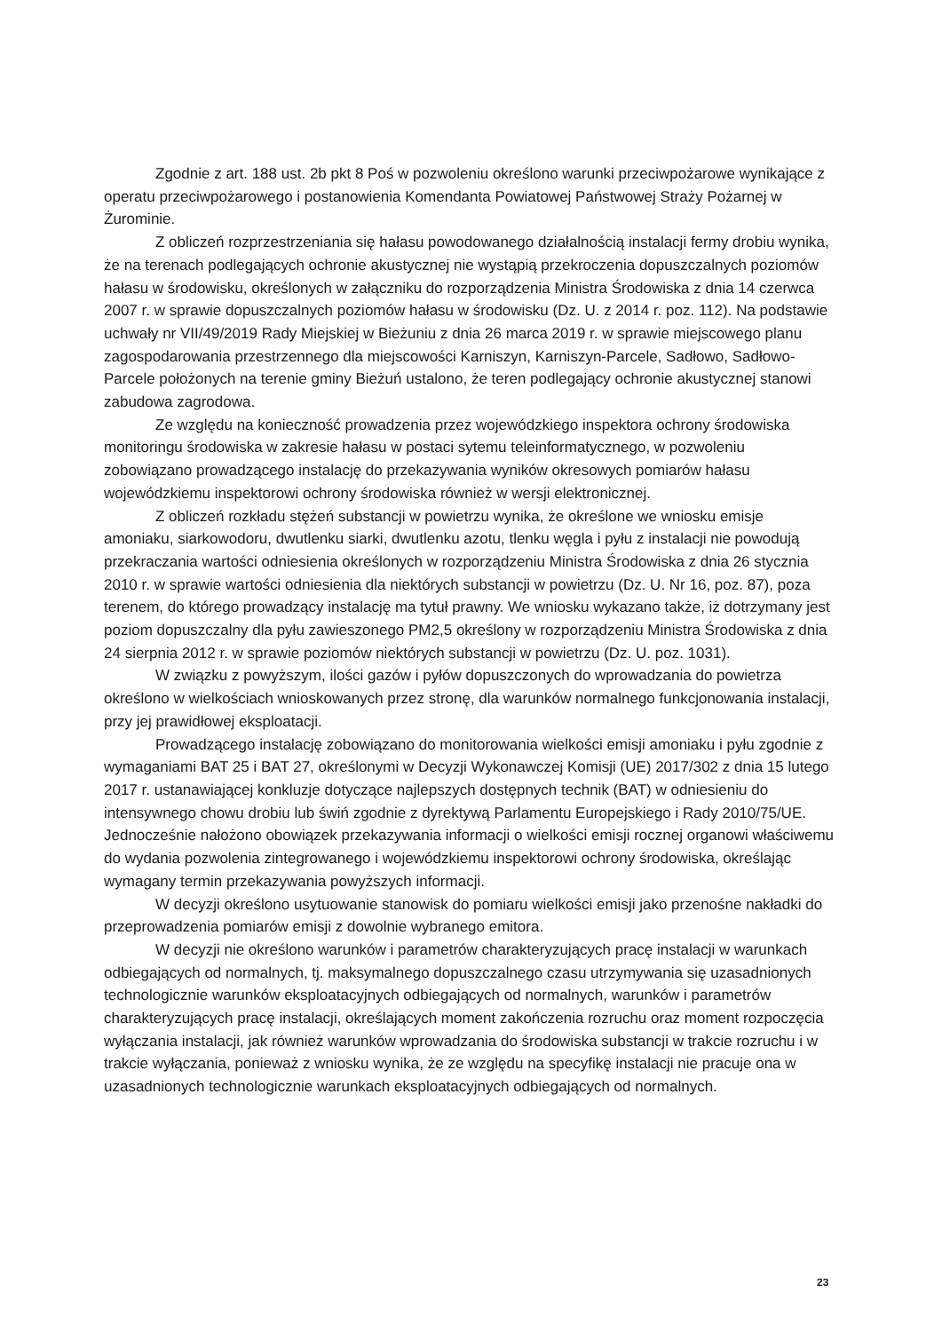Zgodnie z art. 188 ust. 2b pkt 8 Poś w pozwoleniu określono warunki przeciwpożarowe wynikające z operatu przeciwpożarowego i postanowienia Komendanta Powiatowej Państwowej Straży Pożarnej w Żurominie.
Z obliczeń rozprzestrzeniania się hałasu powodowanego działalnością instalacji fermy drobiu wynika, że na terenach podlegających ochronie akustycznej nie wystąpią przekroczenia dopuszczalnych poziomów hałasu w środowisku, określonych w załączniku do rozporządzenia Ministra Środowiska z dnia 14 czerwca 2007 r. w sprawie dopuszczalnych poziomów hałasu w środowisku (Dz. U. z 2014 r. poz. 112). Na podstawie uchwały nr VII/49/2019 Rady Miejskiej w Bieżuniu z dnia 26 marca 2019 r. w sprawie miejscowego planu zagospodarowania przestrzennego dla miejscowości Karniszyn, Karniszyn-Parcele, Sadłowo, Sadłowo-Parcele położonych na terenie gminy Bieżuń ustalono, że teren podlegający ochronie akustycznej stanowi zabudowa zagrodowa.
Ze względu na konieczność prowadzenia przez wojewódzkiego inspektora ochrony środowiska monitoringu środowiska w zakresie hałasu w postaci sytemu teleinformatycznego, w pozwoleniu zobowiązano prowadzącego instalację do przekazywania wyników okresowych pomiarów hałasu wojewódzkiemu inspektorowi ochrony środowiska również w wersji elektronicznej.
Z obliczeń rozkładu stężeń substancji w powietrzu wynika, że określone we wniosku emisje amoniaku, siarkowodoru, dwutlenku siarki, dwutlenku azotu, tlenku węgla i pyłu z instalacji nie powodują przekraczania wartości odniesienia określonych w rozporządzeniu Ministra Środowiska z dnia 26 stycznia 2010 r. w sprawie wartości odniesienia dla niektórych substancji w powietrzu (Dz. U. Nr 16, poz. 87), poza terenem, do którego prowadzący instalację ma tytuł prawny. We wniosku wykazano także, iż dotrzymany jest poziom dopuszczalny dla pyłu zawieszonego PM2,5 określony w rozporządzeniu Ministra Środowiska z dnia 24 sierpnia 2012 r. w sprawie poziomów niektórych substancji w powietrzu (Dz. U. poz. 1031).
W związku z powyższym, ilości gazów i pyłów dopuszczonych do wprowadzania do powietrza określono w wielkościach wnioskowanych przez stronę, dla warunków normalnego funkcjonowania instalacji, przy jej prawidłowej eksploatacji.
Prowadzącego instalację zobowiązano do monitorowania wielkości emisji amoniaku i pyłu zgodnie z wymaganiami BAT 25 i BAT 27, określonymi w Decyzji Wykonawczej Komisji (UE) 2017/302 z dnia 15 lutego 2017 r. ustanawiającej konkluzje dotyczące najlepszych dostępnych technik (BAT) w odniesieniu do intensywnego chowu drobiu lub świń zgodnie z dyrektywą Parlamentu Europejskiego i Rady 2010/75/UE. Jednocześnie nałożono obowiązek przekazywania informacji o wielkości emisji rocznej organowi właściwemu do wydania pozwolenia zintegrowanego i wojewódzkiemu inspektorowi ochrony środowiska, określając wymagany termin przekazywania powyższych informacji.
W decyzji określono usytuowanie stanowisk do pomiaru wielkości emisji jako przenośne nakładki do przeprowadzenia pomiarów emisji z dowolnie wybranego emitora.
W decyzji nie określono warunków i parametrów charakteryzujących pracę instalacji w warunkach odbiegających od normalnych, tj. maksymalnego dopuszczalnego czasu utrzymywania się uzasadnionych technologicznie warunków eksploatacyjnych odbiegających od normalnych, warunków i parametrów charakteryzujących pracę instalacji, określających moment zakończenia rozruchu oraz moment rozpoczęcia wyłączania instalacji, jak również warunków wprowadzania do środowiska substancji w trakcie rozruchu i w trakcie wyłączania, ponieważ z wniosku wynika, że ze względu na specyfikę instalacji nie pracuje ona w uzasadnionych technologicznie warunkach eksploatacyjnych odbiegających od normalnych.
23